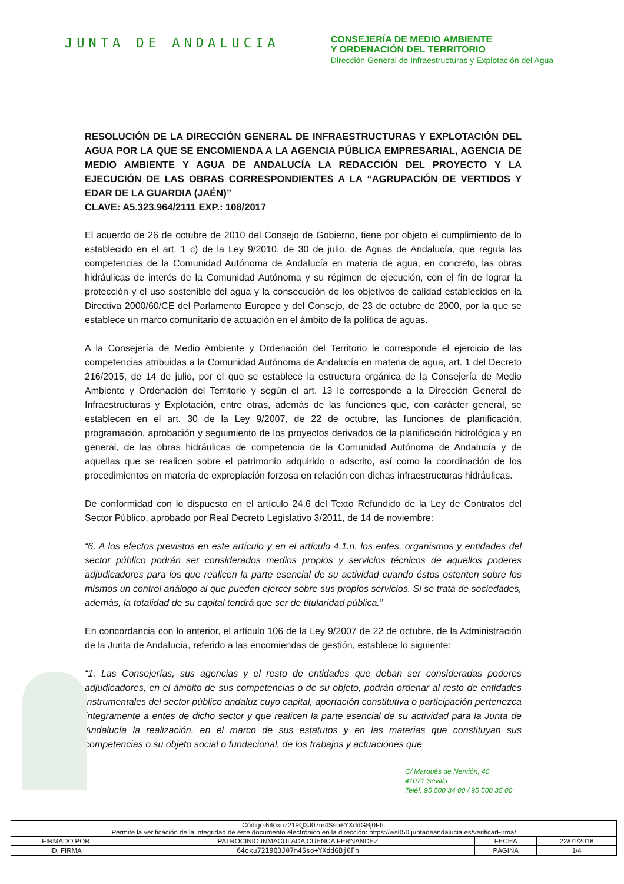JUNTA DE ANDALUCIA
CONSEJERÍA DE MEDIO AMBIENTE
Y ORDENACIÓN DEL TERRITORIO
Dirección General de Infraestructuras y Explotación del Agua
RESOLUCIÓN DE LA DIRECCIÓN GENERAL DE INFRAESTRUCTURAS Y EXPLOTACIÓN DEL AGUA POR LA QUE SE ENCOMIENDA A LA AGENCIA PÚBLICA EMPRESARIAL, AGENCIA DE MEDIO AMBIENTE Y AGUA DE ANDALUCÍA LA REDACCIÓN DEL PROYECTO Y LA EJECUCIÓN DE LAS OBRAS CORRESPONDIENTES A LA “AGRUPACIÓN DE VERTIDOS Y EDAR DE LA GUARDIA (JAÉN)”
CLAVE: A5.323.964/2111 EXP.: 108/2017
El acuerdo de 26 de octubre de 2010 del Consejo de Gobierno, tiene por objeto el cumplimiento de lo establecido en el art. 1 c) de la Ley 9/2010, de 30 de julio, de Aguas de Andalucía, que regula las competencias de la Comunidad Autónoma de Andalucía en materia de agua, en concreto, las obras hidráulicas de interés de la Comunidad Autónoma y su régimen de ejecución, con el fin de lograr la protección y el uso sostenible del agua y la consecución de los objetivos de calidad establecidos en la Directiva 2000/60/CE del Parlamento Europeo y del Consejo, de 23 de octubre de 2000, por la que se establece un marco comunitario de actuación en el ámbito de la política de aguas.
A la Consejería de Medio Ambiente y Ordenación del Territorio le corresponde el ejercicio de las competencias atribuidas a la Comunidad Autónoma de Andalucía en materia de agua, art. 1 del Decreto 216/2015, de 14 de julio, por el que se establece la estructura orgánica de la Consejería de Medio Ambiente y Ordenación del Territorio y según el art. 13 le corresponde a la Dirección General de Infraestructuras y Explotación, entre otras, además de las funciones que, con carácter general, se establecen en el art. 30 de la Ley 9/2007, de 22 de octubre, las funciones de planificación, programación, aprobación y seguimiento de los proyectos derivados de la planificación hidrológica y en general, de las obras hidráulicas de competencia de la Comunidad Autónoma de Andalucía y de aquellas que se realicen sobre el patrimonio adquirido o adscrito, así como la coordinación de los procedimientos en materia de expropiación forzosa en relación con dichas infraestructuras hidráulicas.
De conformidad con lo dispuesto en el artículo 24.6 del Texto Refundido de la Ley de Contratos del Sector Público, aprobado por Real Decreto Legislativo 3/2011, de 14 de noviembre:
“6. A los efectos previstos en este artículo y en el artículo 4.1.n, los entes, organismos y entidades del sector público podrán ser considerados medios propios y servicios técnicos de aquellos poderes adjudicadores para los que realicen la parte esencial de su actividad cuando éstos ostenten sobre los mismos un control análogo al que pueden ejercer sobre sus propios servicios. Si se trata de sociedades, además, la totalidad de su capital tendrá que ser de titularidad pública.”
En concordancia con lo anterior, el artículo 106 de la Ley 9/2007 de 22 de octubre, de la Administración de la Junta de Andalucía, referido a las encomiendas de gestión, establece lo siguiente:
“1. Las Consejerías, sus agencias y el resto de entidades que deban ser consideradas poderes adjudicadores, en el ámbito de sus competencias o de su objeto, podrán ordenar al resto de entidades instrumentales del sector público andaluz cuyo capital, aportación constitutiva o participación pertenezca íntegramente a entes de dicho sector y que realicen la parte esencial de su actividad para la Junta de Andalucía la realización, en el marco de sus estatutos y en las materias que constituyan sus competencias o su objeto social o fundacional, de los trabajos y actuaciones que
C/ Marqués de Nervión, 40
41071 Sevilla
Teléf. 95 500 34 00 / 95 500 35 00
| Código:64oxu7219Q3J07m4Sso+YXddGBj0Fh. Permite la verificación de la integridad de este documento electrónico en la dirección: https://ws050.juntadeandalucia.es/verificarFirma/ | | | |
| FIRMADO POR | PATROCINIO INMACULADA CUENCA FERNANDEZ | FECHA | 22/01/2018 |
| ID. FIRMA | 64oxu7219Q3J07m4Sso+YXddGBj0Fh | PÁGINA | 1/4 |